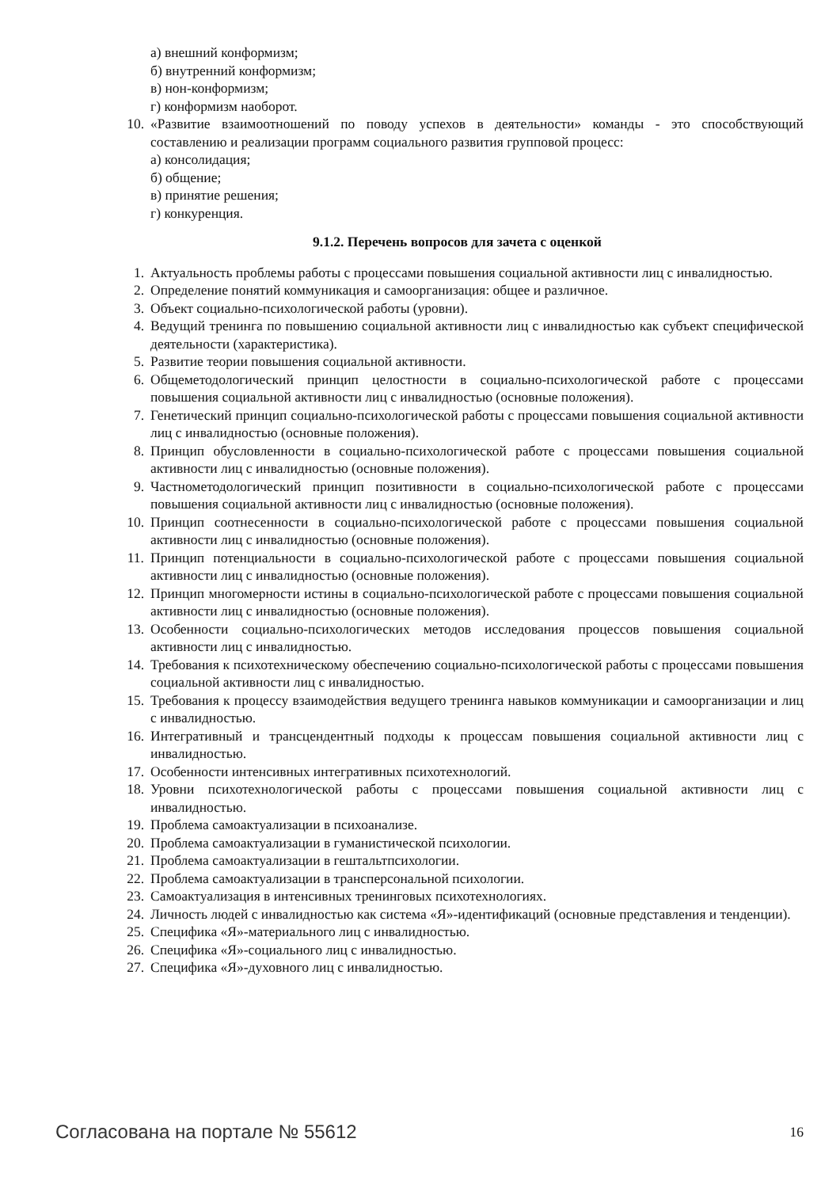а) внешний конформизм;
б) внутренний конформизм;
в) нон-конформизм;
г) конформизм наоборот.
10. «Развитие взаимоотношений по поводу успехов в деятельности» команды - это способствующий составлению и реализации программ социального развития групповой процесс:
а) консолидация;
б) общение;
в) принятие решения;
г) конкуренция.
9.1.2. Перечень вопросов для зачета с оценкой
1. Актуальность проблемы работы с процессами повышения социальной активности лиц с инвалидностью.
2. Определение понятий коммуникация и самоорганизация: общее и различное.
3. Объект социально-психологической работы (уровни).
4. Ведущий тренинга по повышению социальной активности лиц с инвалидностью как субъект специфической деятельности (характеристика).
5. Развитие теории повышения социальной активности.
6. Общеметодологический принцип целостности в социально-психологической работе с процессами повышения социальной активности лиц с инвалидностью (основные положения).
7. Генетический принцип социально-психологической работы с процессами повышения социальной активности лиц с инвалидностью (основные положения).
8. Принцип обусловленности в социально-психологической работе с процессами повышения социальной активности лиц с инвалидностью (основные положения).
9. Частнометодологический принцип позитивности в социально-психологической работе с процессами повышения социальной активности лиц с инвалидностью (основные положения).
10. Принцип соотнесенности в социально-психологической работе с процессами повышения социальной активности лиц с инвалидностью (основные положения).
11. Принцип потенциальности в социально-психологической работе с процессами повышения социальной активности лиц с инвалидностью (основные положения).
12. Принцип многомерности истины в социально-психологической работе с процессами повышения социальной активности лиц с инвалидностью (основные положения).
13. Особенности социально-психологических методов исследования процессов повышения социальной активности лиц с инвалидностью.
14. Требования к психотехническому обеспечению социально-психологической работы с процессами повышения социальной активности лиц с инвалидностью.
15. Требования к процессу взаимодействия ведущего тренинга навыков коммуникации и самоорганизации и лиц с инвалидностью.
16. Интегративный и трансцендентный подходы к процессам повышения социальной активности лиц с инвалидностью.
17. Особенности интенсивных интегративных психотехнологий.
18. Уровни психотехнологической работы с процессами повышения социальной активности лиц с инвалидностью.
19. Проблема самоактуализации в психоанализе.
20. Проблема самоактуализации в гуманистической психологии.
21. Проблема самоактуализации в гештальтпсихологии.
22. Проблема самоактуализации в трансперсональной психологии.
23. Самоактуализация в интенсивных тренинговых психотехнологиях.
24. Личность людей с инвалидностью как система «Я»-идентификаций (основные представления и тенденции).
25. Специфика «Я»-материального лиц с инвалидностью.
26. Специфика «Я»-социального лиц с инвалидностью.
27. Специфика «Я»-духовного лиц с инвалидностью.
Согласована на портале № 55612 16